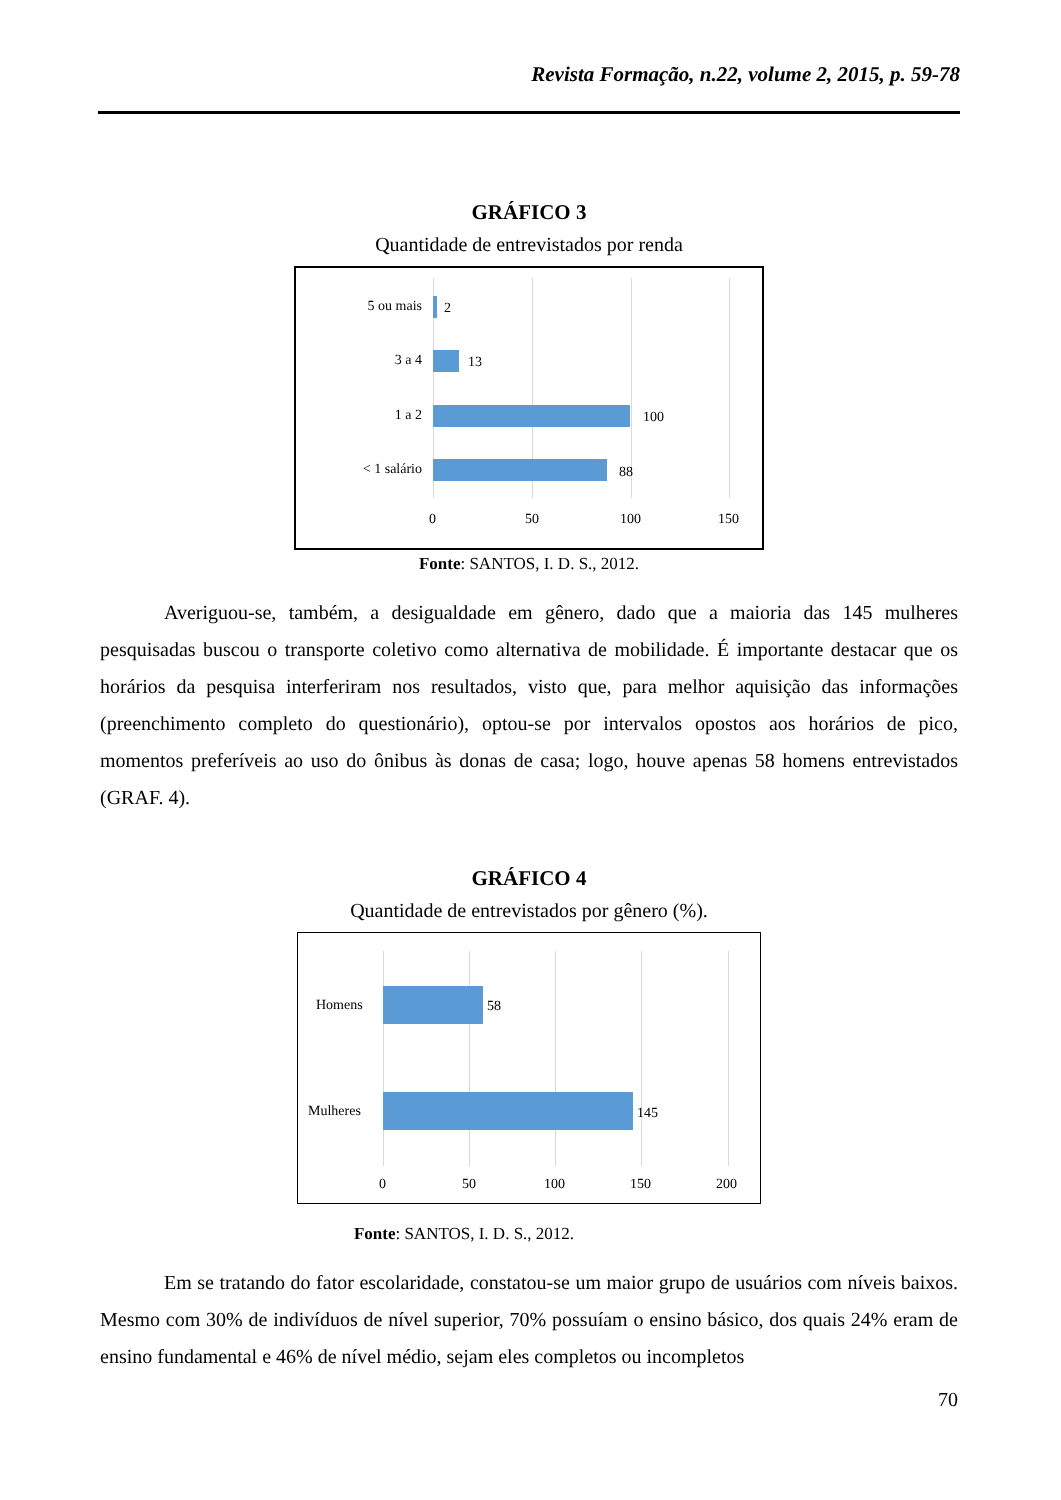Revista Formação, n.22, volume 2, 2015, p. 59-78
GRÁFICO 3
Quantidade de entrevistados por renda
5 ou mais 2
3 a 4 13
1 a 2 100
< 1 salário 88
0 50 100 150
Fonte: SANTOS, I. D. S., 2012.
Averiguou-se, também, a desigualdade em gênero, dado que a maioria das 145 mulheres pesquisadas buscou o transporte coletivo como alternativa de mobilidade. É importante destacar que os horários da pesquisa interferiram nos resultados, visto que, para melhor aquisição das informações (preenchimento completo do questionário), optou-se por intervalos opostos aos horários de pico, momentos preferíveis ao uso do ônibus às donas de casa; logo, houve apenas 58 homens entrevistados (GRAF. 4).
GRÁFICO 4
Quantidade de entrevistados por gênero (%).
Homens 58
Mulheres 145
0 50 100 150 200
Fonte: SANTOS, I. D. S., 2012.
Em se tratando do fator escolaridade, constatou-se um maior grupo de usuários com níveis baixos. Mesmo com 30% de indivíduos de nível superior, 70% possuíam o ensino básico, dos quais 24% eram de ensino fundamental e 46% de nível médio, sejam eles completos ou incompletos
70